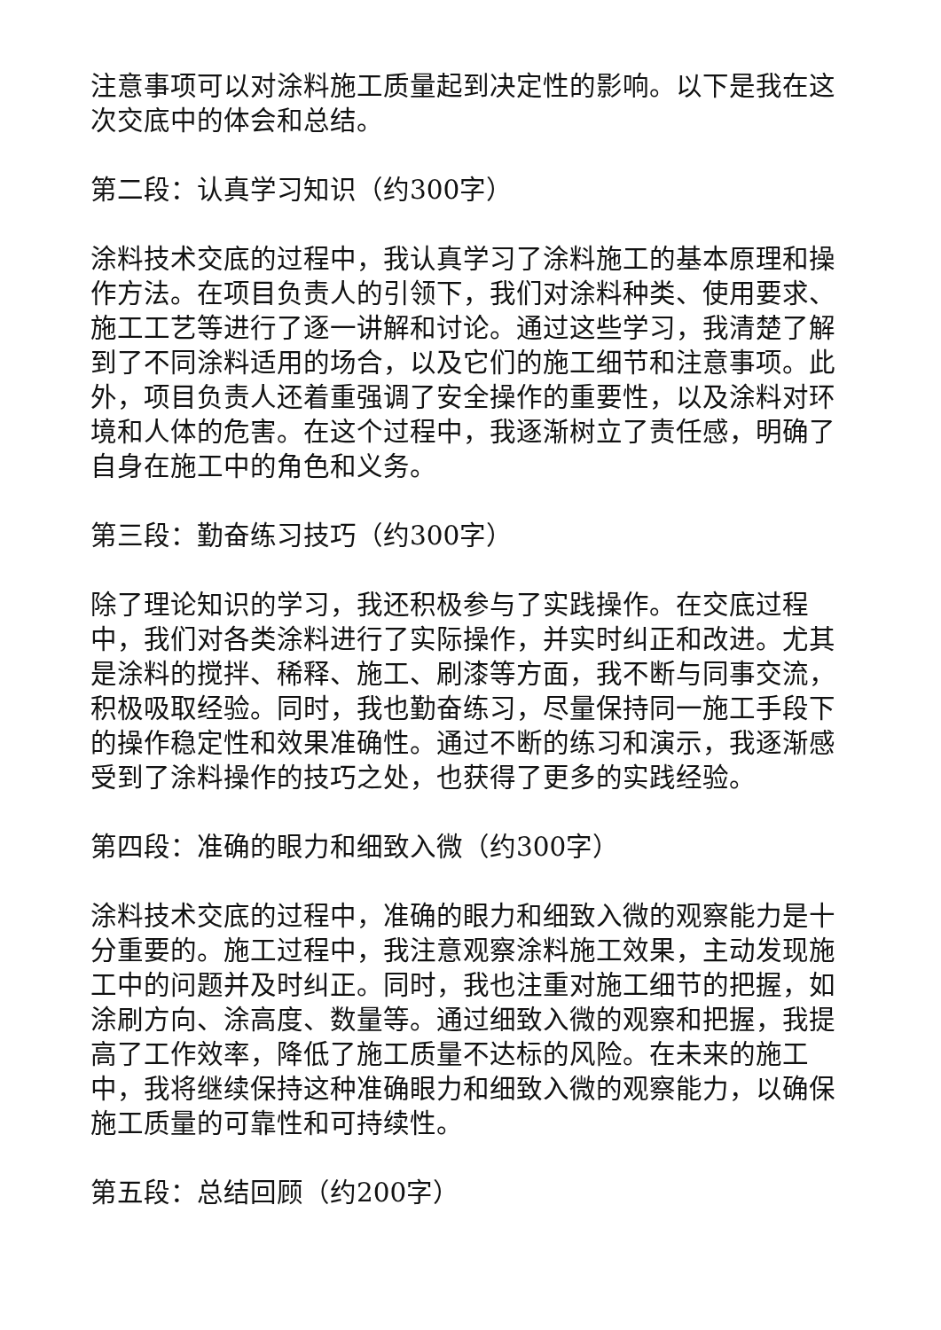注意事项可以对涂料施工质量起到决定性的影响。以下是我在这次交底中的体会和总结。
第二段：认真学习知识（约300字）
涂料技术交底的过程中，我认真学习了涂料施工的基本原理和操作方法。在项目负责人的引领下，我们对涂料种类、使用要求、施工工艺等进行了逐一讲解和讨论。通过这些学习，我清楚了解到了不同涂料适用的场合，以及它们的施工细节和注意事项。此外，项目负责人还着重强调了安全操作的重要性，以及涂料对环境和人体的危害。在这个过程中，我逐渐树立了责任感，明确了自身在施工中的角色和义务。
第三段：勤奋练习技巧（约300字）
除了理论知识的学习，我还积极参与了实践操作。在交底过程中，我们对各类涂料进行了实际操作，并实时纠正和改进。尤其是涂料的搅拌、稀释、施工、刷漆等方面，我不断与同事交流，积极吸取经验。同时，我也勤奋练习，尽量保持同一施工手段下的操作稳定性和效果准确性。通过不断的练习和演示，我逐渐感受到了涂料操作的技巧之处，也获得了更多的实践经验。
第四段：准确的眼力和细致入微（约300字）
涂料技术交底的过程中，准确的眼力和细致入微的观察能力是十分重要的。施工过程中，我注意观察涂料施工效果，主动发现施工中的问题并及时纠正。同时，我也注重对施工细节的把握，如涂刷方向、涂高度、数量等。通过细致入微的观察和把握，我提高了工作效率，降低了施工质量不达标的风险。在未来的施工中，我将继续保持这种准确眼力和细致入微的观察能力，以确保施工质量的可靠性和可持续性。
第五段：总结回顾（约200字）